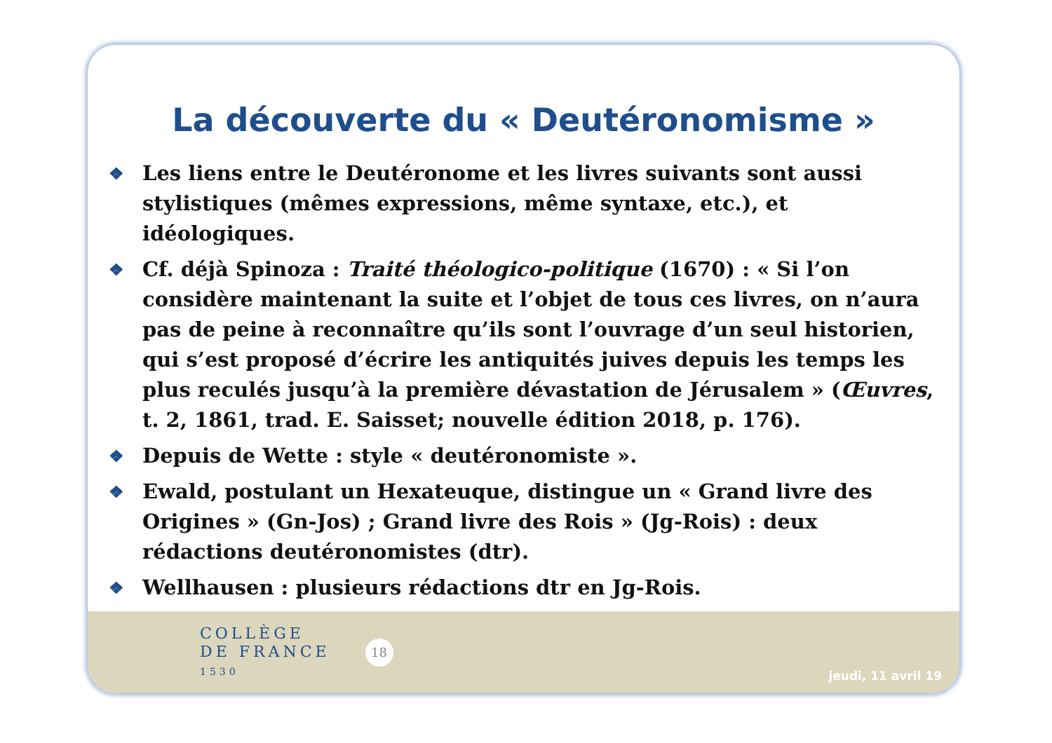La découverte du « Deutéronomisme »
❖ Les liens entre le Deutéronome et les livres suivants sont aussi stylistiques (mêmes expressions, même syntaxe, etc.), et idéologiques.
❖ Cf. déjà Spinoza : Traité théologico-politique (1670) : « Si l’on considère maintenant la suite et l’objet de tous ces livres, on n’aura pas de peine à reconnaître qu’ils sont l’ouvrage d’un seul historien, qui s’est proposé d’écrire les antiquités juives depuis les temps les plus reculés jusqu’à la première dévastation de Jérusalem » (Œuvres, t. 2, 1861, trad. E. Saisset; nouvelle édition 2018, p. 176).
❖ Depuis de Wette : style « deutéronomiste ».
❖ Ewald, postulant un Hexateuque, distingue un « Grand livre des Origines » (Gn-Jos) ; Grand livre des Rois » (Jg-Rois) : deux rédactions deutéronomistes (dtr).
❖ Wellhausen : plusieurs rédactions dtr en Jg-Rois.
COLLÈGE
DE FRANCE
1530
18
jeudi, 11 avril 19